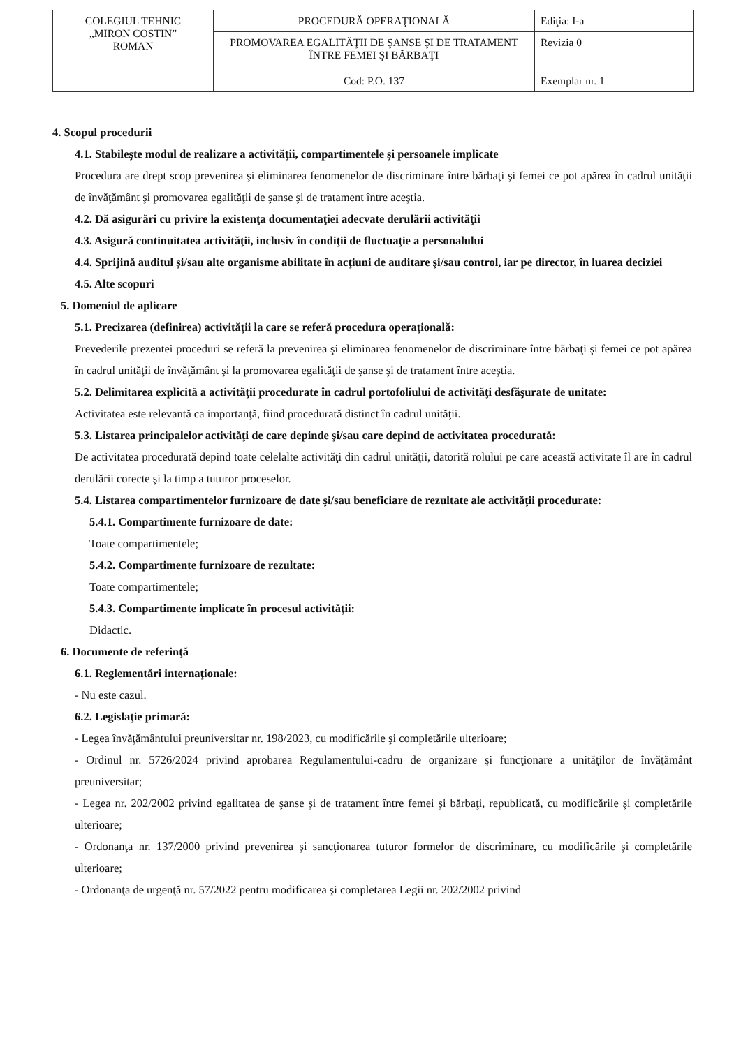| COLEGIUL TEHNIC „MIRON COSTIN” ROMAN | PROCEDURĂ OPERAŢIONALĂ | Ediţia: I-a |
| | PROMOVAREA EGALITĂŢII DE ŞANSE ŞI DE TRATAMENT ÎNTRE FEMEI ŞI BĂRBAŢI | Revizia 0 |
| | Cod: P.O. 137 | Exemplar nr. 1 |
4. Scopul procedurii
4.1. Stabileşte modul de realizare a activităţii, compartimentele şi persoanele implicate
Procedura are drept scop prevenirea şi eliminarea fenomenelor de discriminare între bărbaţi şi femei ce pot apărea în cadrul unităţii de învăţământ şi promovarea egalităţii de şanse şi de tratament între aceştia.
4.2. Dă asigurări cu privire la existenţa documentaţiei adecvate derulării activităţii
4.3. Asigură continuitatea activităţii, inclusiv în condiţii de fluctuaţie a personalului
4.4. Sprijină auditul şi/sau alte organisme abilitate în acţiuni de auditare şi/sau control, iar pe director, în luarea deciziei
4.5. Alte scopuri
5. Domeniul de aplicare
5.1. Precizarea (definirea) activităţii la care se referă procedura operaţională:
Prevederile prezentei proceduri se referă la prevenirea şi eliminarea fenomenelor de discriminare între bărbaţi şi femei ce pot apărea în cadrul unităţii de învăţământ şi la promovarea egalităţii de şanse şi de tratament între aceştia.
5.2. Delimitarea explicită a activităţii procedurate în cadrul portofoliului de activităţi desfăşurate de unitate:
Activitatea este relevantă ca importanţă, fiind procedurată distinct în cadrul unităţii.
5.3. Listarea principalelor activităţi de care depinde şi/sau care depind de activitatea procedurată:
De activitatea procedurată depind toate celelalte activităţi din cadrul unităţii, datorită rolului pe care această activitate îl are în cadrul derulării corecte şi la timp a tuturor proceselor.
5.4. Listarea compartimentelor furnizoare de date şi/sau beneficiare de rezultate ale activităţii procedurate:
5.4.1. Compartimente furnizoare de date:
Toate compartimentele;
5.4.2. Compartimente furnizoare de rezultate:
Toate compartimentele;
5.4.3. Compartimente implicate în procesul activităţii:
Didactic.
6. Documente de referinţă
6.1. Reglementări internaţionale:
- Nu este cazul.
6.2. Legislaţie primară:
- Legea învăţământului preuniversitar nr. 198/2023, cu modificările şi completările ulterioare;
- Ordinul nr. 5726/2024 privind aprobarea Regulamentului-cadru de organizare şi funcţionare a unităţilor de învăţământ preuniversitar;
- Legea nr. 202/2002 privind egalitatea de şanse şi de tratament între femei şi bărbaţi, republicată, cu modificările şi completările ulterioare;
- Ordonanţa nr. 137/2000 privind prevenirea şi sancţionarea tuturor formelor de discriminare, cu modificările şi completările ulterioare;
- Ordonanţa de urgenţă nr. 57/2022 pentru modificarea şi completarea Legii nr. 202/2002 privind